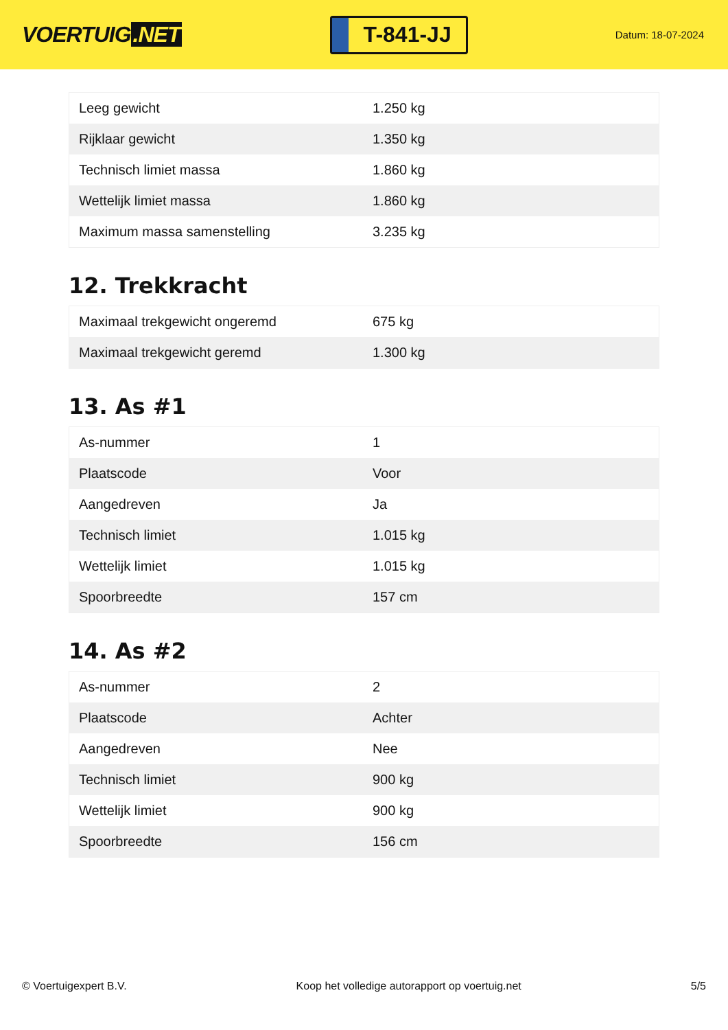VOERTUIG.NET
T-841-JJ
Datum: 18-07-2024
| Leeg gewicht | 1.250 kg |
| Rijklaar gewicht | 1.350 kg |
| Technisch limiet massa | 1.860 kg |
| Wettelijk limiet massa | 1.860 kg |
| Maximum massa samenstelling | 3.235 kg |
12. Trekkracht
| Maximaal trekgewicht ongeremd | 675 kg |
| Maximaal trekgewicht geremd | 1.300 kg |
13. As #1
| As-nummer | 1 |
| Plaatscode | Voor |
| Aangedreven | Ja |
| Technisch limiet | 1.015 kg |
| Wettelijk limiet | 1.015 kg |
| Spoorbreedte | 157 cm |
14. As #2
| As-nummer | 2 |
| Plaatscode | Achter |
| Aangedreven | Nee |
| Technisch limiet | 900 kg |
| Wettelijk limiet | 900 kg |
| Spoorbreedte | 156 cm |
© Voertuigexpert B.V. Koop het volledige autorapport op voertuig.net 5/5